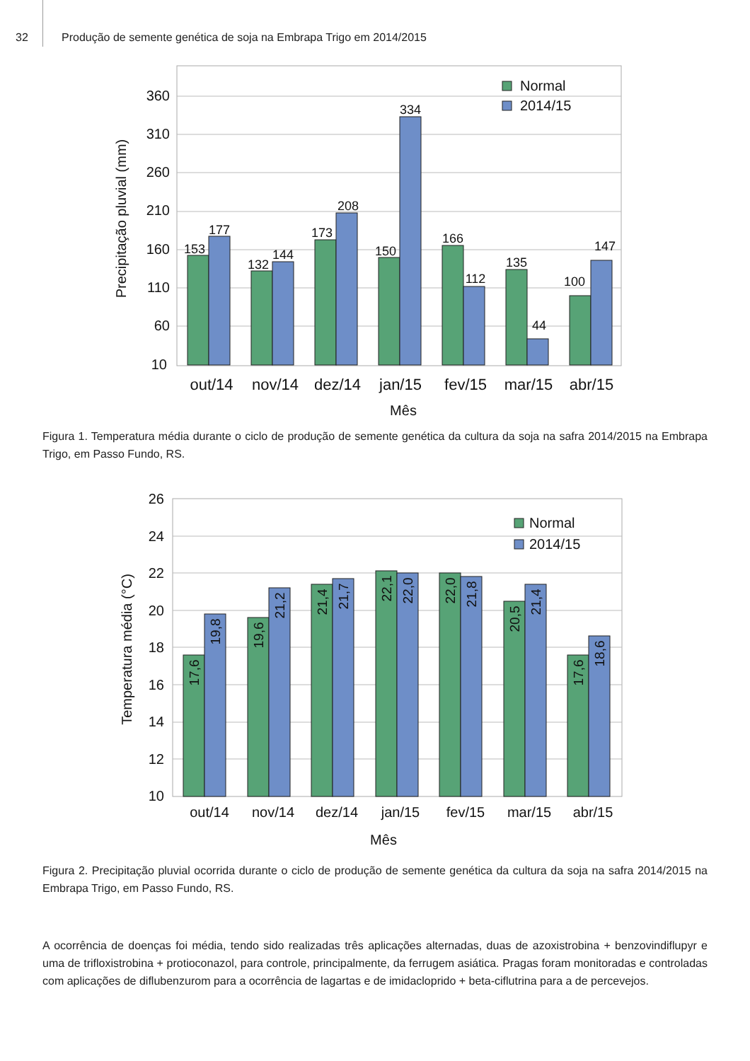32
Produção de semente genética de soja na Embrapa Trigo em 2014/2015
360
310
260
210
160
110
60
10
Precipitação pluvial (mm)
153
177
132
144
173
208
150
334
166
112
135
44
100
147
Normal
2014/15
out/14
nov/14
dez/14
jan/15
fev/15
mar/15
abr/15
Mês
Figura 1. Temperatura média durante o ciclo de produção de semente genética da cultura da soja na safra 2014/2015 na Embrapa Trigo, em Passo Fundo, RS.
26
24
22
20
18
16
14
12
10
Temperatura média (°C)
17,6
19,8
19,6
21,2
21,4
21,7
22,1
22,0
22,0
21,8
20,5
21,4
17,6
18,6
Normal
2014/15
out/14
nov/14
dez/14
jan/15
fev/15
mar/15
abr/15
Mês
Figura 2. Precipitação pluvial ocorrida durante o ciclo de produção de semente genética da cultura da soja na safra 2014/2015 na Embrapa Trigo, em Passo Fundo, RS.
A ocorrência de doenças foi média, tendo sido realizadas três aplicações alternadas, duas de azoxistrobina + benzovindiflupyr e uma de trifloxistrobina + protioconazol, para controle, principalmente, da ferrugem asiática. Pragas foram monitoradas e controladas com aplicações de diflubenzurom para a ocorrência de lagartas e de imidacloprido + beta-ciflutrina para a de percevejos.